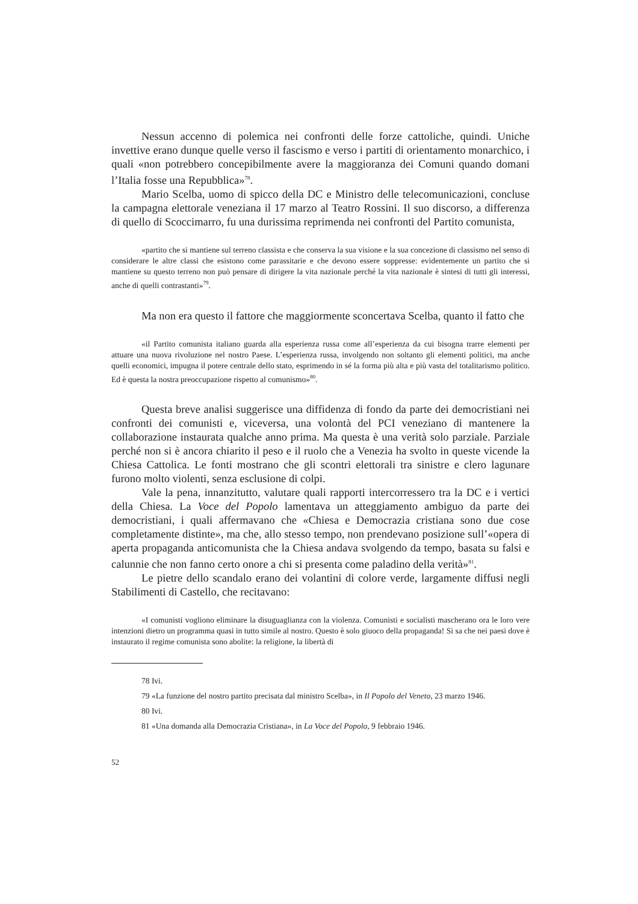Nessun accenno di polemica nei confronti delle forze cattoliche, quindi. Uniche invettive erano dunque quelle verso il fascismo e verso i partiti di orientamento monarchico, i quali «non potrebbero concepibilmente avere la maggioranza dei Comuni quando domani l’Italia fosse una Repubblica»<sup>78</sup>.
Mario Scelba, uomo di spicco della DC e Ministro delle telecomunicazioni, concluse la campagna elettorale veneziana il 17 marzo al Teatro Rossini. Il suo discorso, a differenza di quello di Scoccimarro, fu una durissima reprimenda nei confronti del Partito comunista,
«partito che si mantiene sul terreno classista e che conserva la sua visione e la sua concezione di classismo nel senso di considerare le altre classi che esistono come parassitarie e che devono essere soppresse: evidentemente un partito che si mantiene su questo terreno non può pensare di dirigere la vita nazionale perché la vita nazionale è sintesi di tutti gli interessi, anche di quelli contrastanti»<sup>79</sup>.
Ma non era questo il fattore che maggiormente sconcertava Scelba, quanto il fatto che
«il Partito comunista italiano guarda alla esperienza russa come all’esperienza da cui bisogna trarre elementi per attuare una nuova rivoluzione nel nostro Paese. L’esperienza russa, involgendo non soltanto gli elementi politici, ma anche quelli economici, impugna il potere centrale dello stato, esprimendo in sé la forma più alta e più vasta del totalitarismo politico. Ed è questa la nostra preoccupazione rispetto al comunismo»<sup>80</sup>.
Questa breve analisi suggerisce una diffidenza di fondo da parte dei democristiani nei confronti dei comunisti e, viceversa, una volontà del PCI veneziano di mantenere la collaborazione instaurata qualche anno prima. Ma questa è una verità solo parziale. Parziale perché non si è ancora chiarito il peso e il ruolo che a Venezia ha svolto in queste vicende la Chiesa Cattolica. Le fonti mostrano che gli scontri elettorali tra sinistre e clero lagunare furono molto violenti, senza esclusione di colpi.
Vale la pena, innanzitutto, valutare quali rapporti intercorressero tra la DC e i vertici della Chiesa. La Voce del Popolo lamentava un atteggiamento ambiguo da parte dei democristiani, i quali affermavano che «Chiesa e Democrazia cristiana sono due cose completamente distinte», ma che, allo stesso tempo, non prendevano posizione sull’«opera di aperta propaganda anticomunista che la Chiesa andava svolgendo da tempo, basata su falsi e calunnie che non fanno certo onore a chi si presenta come paladino della verità»<sup>81</sup>.
Le pietre dello scandalo erano dei volantini di colore verde, largamente diffusi negli Stabilimenti di Castello, che recitavano:
«I comunisti vogliono eliminare la disuguaglianza con la violenza. Comunisti e socialisti mascherano ora le loro vere intenzioni dietro un programma quasi in tutto simile al nostro. Questo è solo giuoco della propaganda! Si sa che nei paesi dove è instaurato il regime comunista sono abolite: la religione, la libertà di
78 Ivi.
79 «La funzione del nostro partito precisata dal ministro Scelba», in Il Popolo del Veneto, 23 marzo 1946.
80 Ivi.
81 «Una domanda alla Democrazia Cristiana», in La Voce del Popolo, 9 febbraio 1946.
52